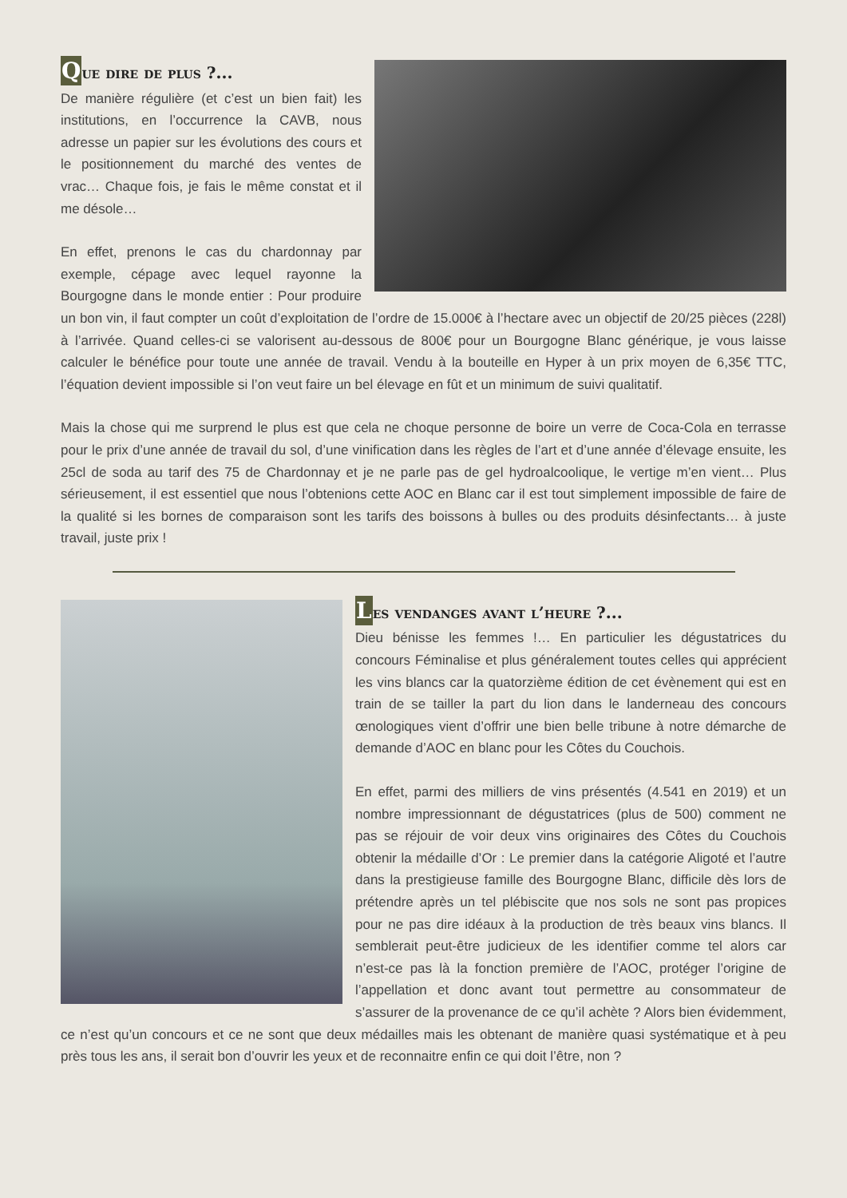Que dire de plus ?...
De manière régulière (et c’est un bien fait) les institutions, en l’occurrence la CAVB, nous adresse un papier sur les évolutions des cours et le positionnement du marché des ventes de vrac… Chaque fois, je fais le même constat et il me désole…
En effet, prenons le cas du chardonnay par exemple, cépage avec lequel rayonne la Bourgogne dans le monde entier : Pour produire un bon vin, il faut compter un coût d’exploitation de l’ordre de 15.000€ à l’hectare avec un objectif de 20/25 pièces (228l) à l’arrivée. Quand celles-ci se valorisent au-dessous de 800€ pour un Bourgogne Blanc générique, je vous laisse calculer le bénéfice pour toute une année de travail. Vendu à la bouteille en Hyper à un prix moyen de 6,35€ TTC, l’équation devient impossible si l’on veut faire un bel élevage en fût et un minimum de suivi qualitatif.
Mais la chose qui me surprend le plus est que cela ne choque personne de boire un verre de Coca-Cola en terrasse pour le prix d’une année de travail du sol, d’une vinification dans les règles de l’art et d’une année d’élevage ensuite, les 25cl de soda au tarif des 75 de Chardonnay et je ne parle pas de gel hydroalcoolique, le vertige m’en vient… Plus sérieusement, il est essentiel que nous l’obtenions cette AOC en Blanc car il est tout simplement impossible de faire de la qualité si les bornes de comparaison sont les tarifs des boissons à bulles ou des produits désinfectants… à juste travail, juste prix !
Les vendanges avant l’heure ?...
Dieu bénisse les femmes !… En particulier les dégustatrices du concours Féminalise et plus généralement toutes celles qui apprécient les vins blancs car la quatorzième édition de cet évènement qui est en train de se tailler la part du lion dans le landerneau des concours œnologiques vient d’offrir une bien belle tribune à notre démarche de demande d’AOC en blanc pour les Côtes du Couchois.
En effet, parmi des milliers de vins présentés (4.541 en 2019) et un nombre impressionnant de dégustatrices (plus de 500) comment ne pas se réjouir de voir deux vins originaires des Côtes du Couchois obtenir la médaille d’Or : Le premier dans la catégorie Aligoté et l’autre dans la prestigieuse famille des Bourgogne Blanc, difficile dès lors de prétendre après un tel plébiscite que nos sols ne sont pas propices pour ne pas dire idéaux à la production de très beaux vins blancs. Il semblerait peut-être judicieux de les identifier comme tel alors car n’est-ce pas là la fonction première de l’AOC, protéger l’origine de l’appellation et donc avant tout permettre au consommateur de s’assurer de la provenance de ce qu’il achète ? Alors bien évidemment, ce n’est qu’un concours et ce ne sont que deux médailles mais les obtenant de manière quasi systématique et à peu près tous les ans, il serait bon d’ouvrir les yeux et de reconnaitre enfin ce qui doit l’être, non ?